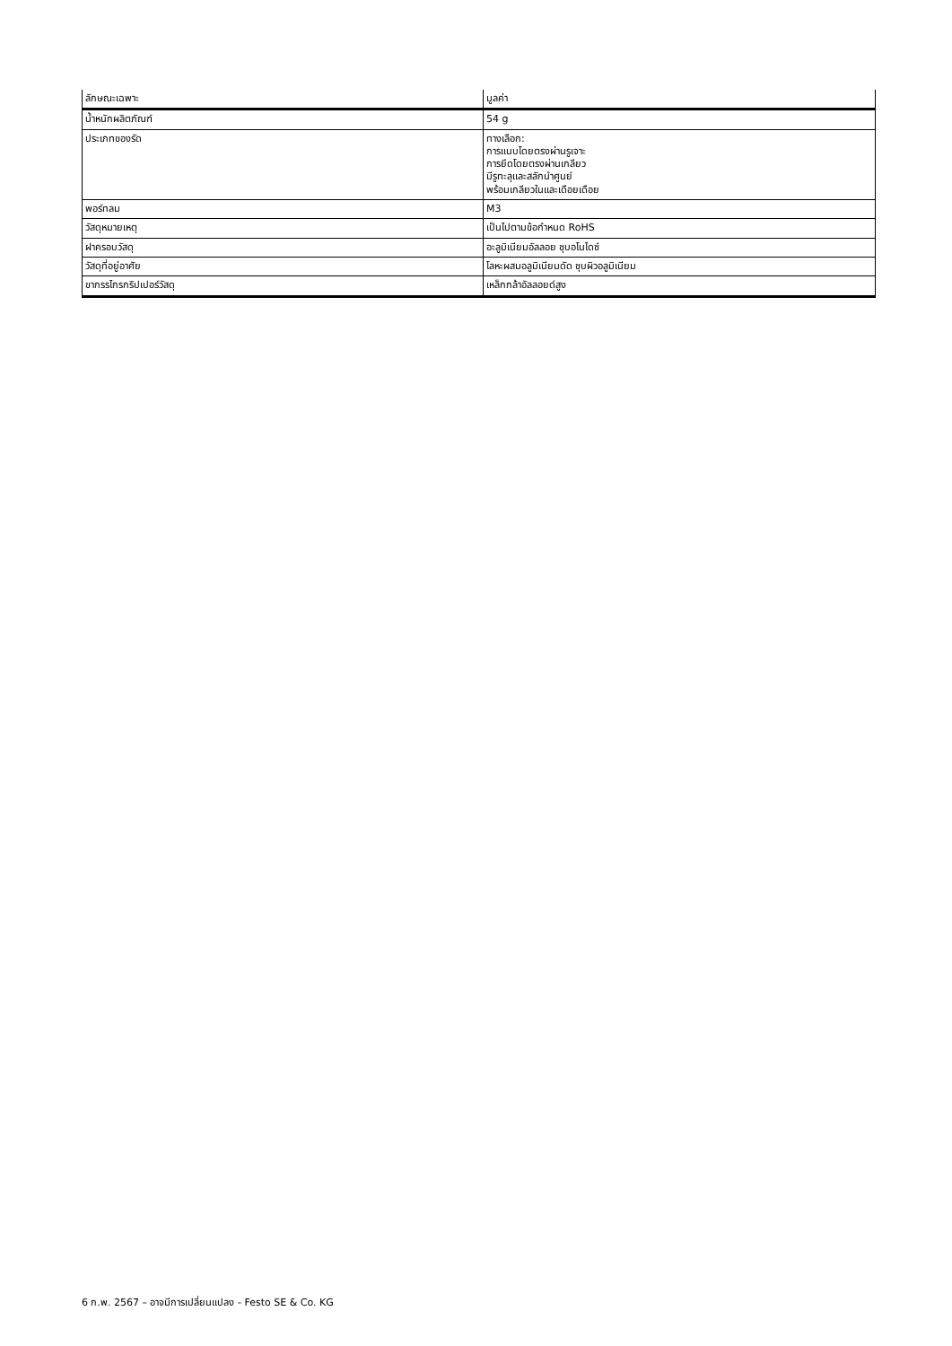| ลักษณะเฉพาะ | มูลค่า |
| --- | --- |
| น้ำหนักผลิตภัณฑ์ | 54 g |
| ประเภทของรัด | ทางเลือก: การแนบโดยตรงผ่านรูเจาะ การยึดโดยตรงผ่านเกลียว มีรูทะลุและสลักนำศูนย์ พร้อมเกลียวในและเดือยเดือย |
| พอร์ทลม | M3 |
| วัสดุหมายเหตุ | เป็นไปตามข้อกำหนด RoHS |
| ฝาครอบวัสดุ | อะลูมิเนียมอัลลอย ชุบอโนไดซ์ |
| วัสดุที่อยู่อาศัย | โลหะผสมอลูมิเนียมดัด ชุบผิวอลูมิเนียม |
| ขากรรไกรกริปเปอร์วัสดุ | เหล็กกล้าอัลลอยด์สูง |
6 ก.พ. 2567 – อาจมีการเปลี่ยนแปลง - Festo SE & Co. KG